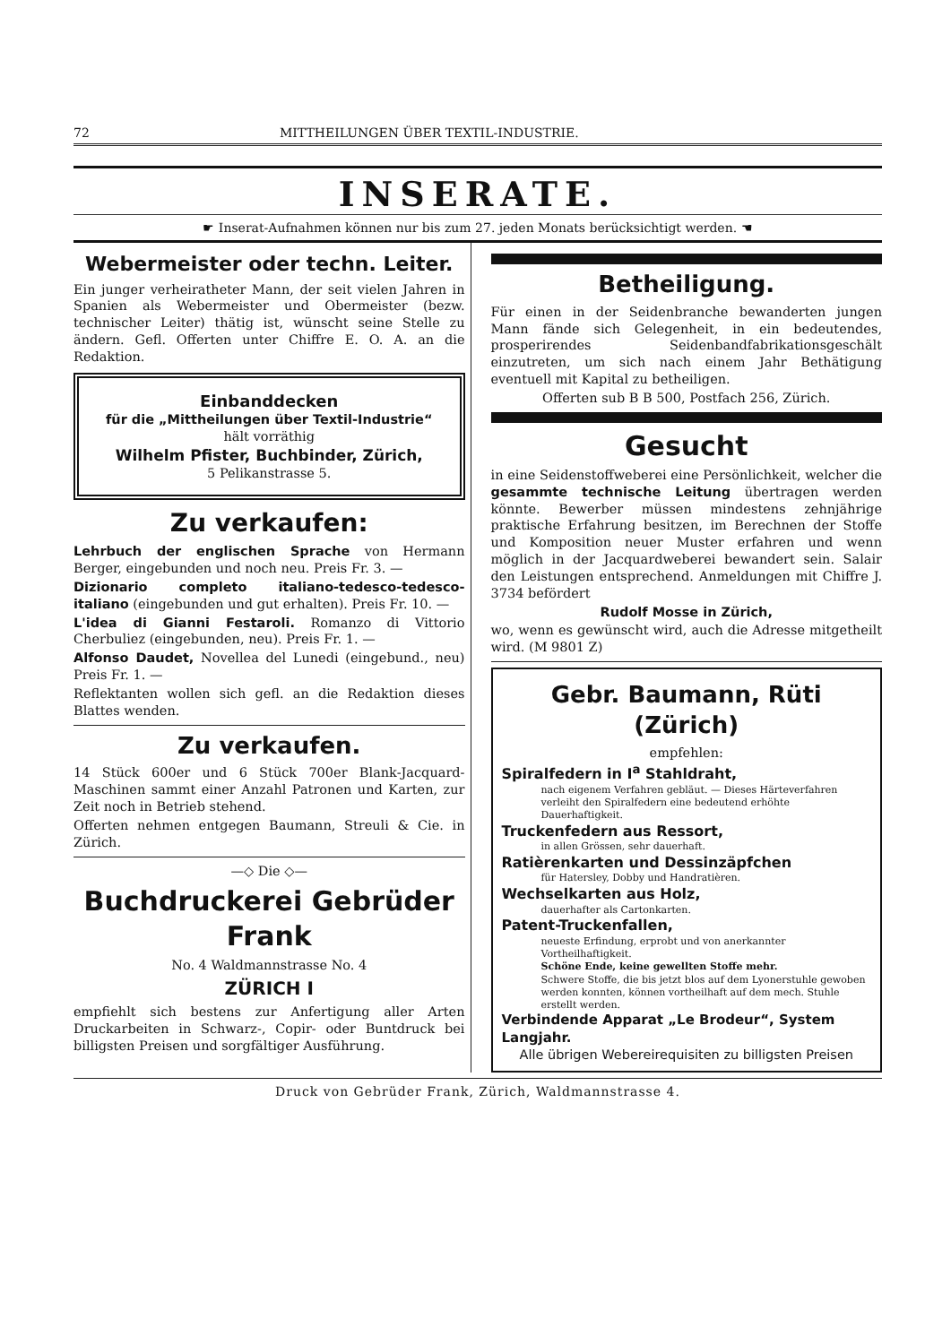72 MITTHEILUNGEN ÜBER TEXTIL-INDUSTRIE.
INSERATE.
☛ Inserat-Aufnahmen können nur bis zum 27. jeden Monats berücksichtigt werden. ☚
Webermeister oder techn. Leiter.
Ein junger verheiratheter Mann, der seit vielen Jahren in Spanien als Webermeister und Obermeister (bezw. technischer Leiter) thätig ist, wünscht seine Stelle zu ändern. Gefl. Offerten unter Chiffre E. O. A. an die Redaktion.
Einbanddecken
für die „Mittheilungen über Textil-Industrie“
hält vorräthig
Wilhelm Pfister, Buchbinder, Zürich,
5 Pelikanstrasse 5.
Zu verkaufen:
Lehrbuch der englischen Sprache von Hermann Berger, eingebunden und noch neu. Preis Fr. 3. —
Dizionario completo italiano-tedesco-tedesco-italiano (eingebunden und gut erhalten). Preis Fr. 10. —
L'idea di Gianni Festaroli. Romanzo di Vittorio Cherbuliez (eingebunden, neu). Preis Fr. 1. —
Alfonso Daudet, Novellea del Lunedi (eingebund., neu) Preis Fr. 1. —
Reflektanten wollen sich gefl. an die Redaktion dieses Blattes wenden.
Zu verkaufen.
14 Stück 600er und 6 Stück 700er Blank-Jacquard-Maschinen sammt einer Anzahl Patronen und Karten, zur Zeit noch in Betrieb stehend.
Offerten nehmen entgegen Baumann, Streuli & Cie. in Zürich.
—◇ Die ◇—
Buchdruckerei Gebrüder Frank
No. 4 Waldmannstrasse No. 4
ZÜRICH I
empfiehlt sich bestens zur Anfertigung aller Arten Druckarbeiten in Schwarz-, Copir- oder Buntdruck bei billigsten Preisen und sorgfältiger Ausführung.
Betheiligung.
Für einen in der Seidenbranche bewanderten jungen Mann fände sich Gelegenheit, in ein bedeutendes, prosperirendes Seidenbandfabrikationsgeschält einzutreten, um sich nach einem Jahr Bethätigung eventuell mit Kapital zu betheiligen.
Offerten sub B B 500, Postfach 256, Zürich.
Gesucht
in eine Seidenstoffweberei eine Persönlichkeit, welcher die gesammte technische Leitung übertragen werden könnte. Bewerber müssen mindestens zehnjährige praktische Erfahrung besitzen, im Berechnen der Stoffe und Komposition neuer Muster erfahren und wenn möglich in der Jacquardweberei bewandert sein. Salair den Leistungen entsprechend. Anmeldungen mit Chiffre J. 3734 befördert
Rudolf Mosse in Zürich,
wo, wenn es gewünscht wird, auch die Adresse mitgetheilt wird. (M 9801 Z)
Gebr. Baumann, Rüti (Zürich)
empfehlen:
Spiralfedern in I<sup>a</sup> Stahldraht,
nach eigenem Verfahren gebläut. — Dieses Härteverfahren verleiht den Spiralfedern eine bedeutend erhöhte Dauerhaftigkeit.
Truckenfedern aus Ressort,
in allen Grössen, sehr dauerhaft.
Ratièrenkarten und Dessinzäpfchen
für Hatersley, Dobby und Handratièren.
Wechselkarten aus Holz,
dauerhafter als Cartonkarten.
Patent-Truckenfallen,
neueste Erfindung, erprobt und von anerkannter Vortheilhaftigkeit.
Schöne Ende, keine gewellten Stoffe mehr.
Schwere Stoffe, die bis jetzt blos auf dem Lyonerstuhle gewoben werden konnten, können vortheilhaft auf dem mech. Stuhle erstellt werden.
Verbindende Apparat „Le Brodeur“, System Langjahr.
Alle übrigen Webereirequisiten zu billigsten Preisen
Druck von Gebrüder Frank, Zürich, Waldmannstrasse 4.